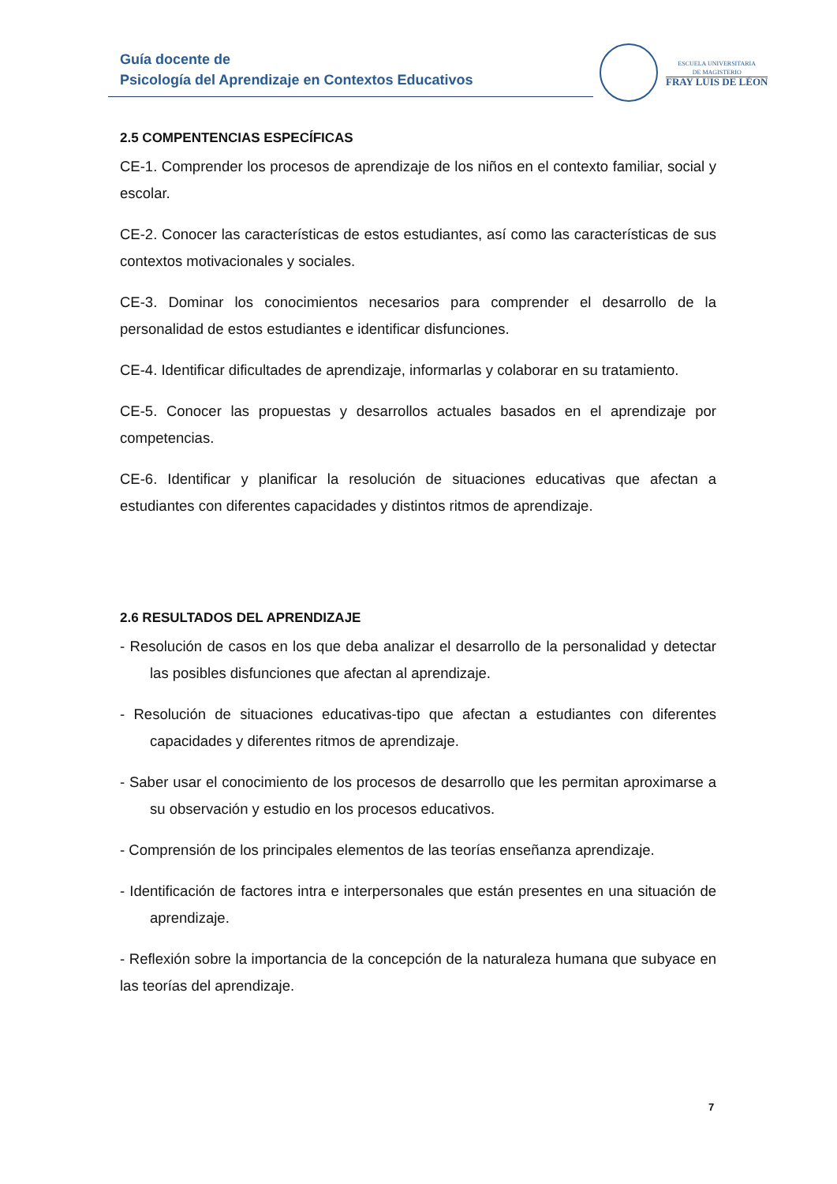Guía docente de
Psicología del Aprendizaje en Contextos Educativos
ESCUELA UNIVERSITARIA
DE MAGISTERIO
FRAY LUIS DE LÉON
2.5 COMPENTENCIAS ESPECÍFICAS
CE-1. Comprender los procesos de aprendizaje de los niños en el contexto familiar, social y escolar.
CE-2. Conocer las características de estos estudiantes, así como las características de sus contextos motivacionales y sociales.
CE-3. Dominar los conocimientos necesarios para comprender el desarrollo de la personalidad de estos estudiantes e identificar disfunciones.
CE-4. Identificar dificultades de aprendizaje, informarlas y colaborar en su tratamiento.
CE-5. Conocer las propuestas y desarrollos actuales basados en el aprendizaje por competencias.
CE-6. Identificar y planificar la resolución de situaciones educativas que afectan a estudiantes con diferentes capacidades y distintos ritmos de aprendizaje.
2.6 RESULTADOS DEL APRENDIZAJE
- Resolución de casos en los que deba analizar el desarrollo de la personalidad y detectar las posibles disfunciones que afectan al aprendizaje.
- Resolución de situaciones educativas-tipo que afectan a estudiantes con diferentes capacidades y diferentes ritmos de aprendizaje.
- Saber usar el conocimiento de los procesos de desarrollo que les permitan aproximarse a su observación y estudio en los procesos educativos.
- Comprensión de los principales elementos de las teorías enseñanza aprendizaje.
- Identificación de factores intra e interpersonales que están presentes en una situación de aprendizaje.
- Reflexión sobre la importancia de la concepción de la naturaleza humana que subyace en las teorías del aprendizaje.
7